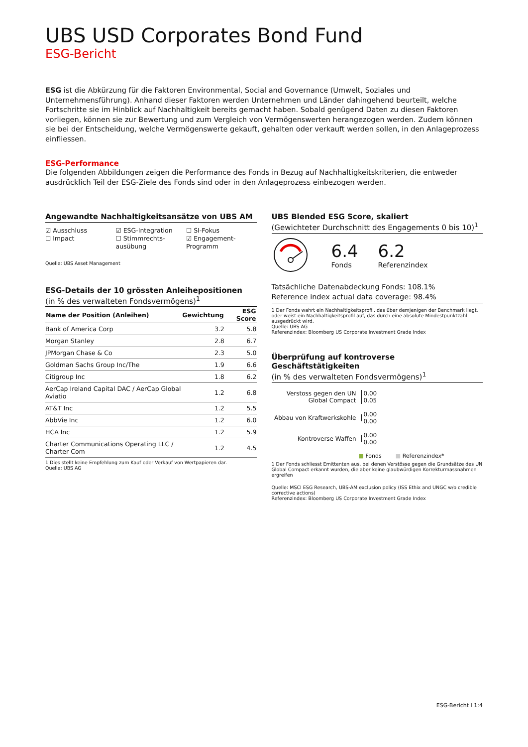UBS USD Corporates Bond Fund
ESG-Bericht
ESG ist die Abkürzung für die Faktoren Environmental, Social and Governance (Umwelt, Soziales und Unternehmensführung). Anhand dieser Faktoren werden Unternehmen und Länder dahingehend beurteilt, welche Fortschritte sie im Hinblick auf Nachhaltigkeit bereits gemacht haben. Sobald genügend Daten zu diesen Faktoren vorliegen, können sie zur Bewertung und zum Vergleich von Vermögenswerten herangezogen werden. Zudem können sie bei der Entscheidung, welche Vermögenswerte gekauft, gehalten oder verkauft werden sollen, in den Anlageprozess einfliessen.
ESG-Performance
Die folgenden Abbildungen zeigen die Performance des Fonds in Bezug auf Nachhaltigkeitskriterien, die entweder ausdrücklich Teil der ESG-Ziele des Fonds sind oder in den Anlageprozess einbezogen werden.
Angewandte Nachhaltigkeitsansätze von UBS AM
☑ Ausschluss
☐ Impact
☑ ESG-Integration
☐ Stimmrechts-ausübung
☐ SI-Fokus
☑ Engagement-Programm
Quelle: UBS Asset Management
ESG-Details der 10 grössten Anleihepositionen
(in % des verwalteten Fondsvermögens)<sup>1</sup>
| Name der Position (Anleihen) | Gewichtung | ESG Score |
| --- | --- | --- |
| Bank of America Corp | 3.2 | 5.8 |
| Morgan Stanley | 2.8 | 6.7 |
| JPMorgan Chase & Co | 2.3 | 5.0 |
| Goldman Sachs Group Inc/The | 1.9 | 6.6 |
| Citigroup Inc | 1.8 | 6.2 |
| AerCap Ireland Capital DAC / AerCap Global Aviatio | 1.2 | 6.8 |
| AT&T Inc | 1.2 | 5.5 |
| AbbVie Inc | 1.2 | 6.0 |
| HCA Inc | 1.2 | 5.9 |
| Charter Communications Operating LLC / Charter Com | 1.2 | 4.5 |
1 Dies stellt keine Empfehlung zum Kauf oder Verkauf von Wertpapieren dar.
Quelle: UBS AG
UBS Blended ESG Score, skaliert
(Gewichteter Durchschnitt des Engagements 0 bis 10)<sup>1</sup>
6.4
Fonds
6.2
Referenzindex
Tatsächliche Datenabdeckung Fonds: 108.1%
Reference index actual data coverage: 98.4%
1 Der Fonds wahrt ein Nachhaltigkeitsprofil, das über demjenigen der Benchmark liegt, oder weist ein Nachhaltigkeitsprofil auf, das durch eine absolute Mindestpunktzahl ausgedrückt wird.
Quelle: UBS AG
Referenzindex: Bloomberg US Corporate Investment Grade Index
Überprüfung auf kontroverse Geschäftstätigkeiten
(in % des verwalteten Fondsvermögens)<sup>1</sup>
Verstoss gegen den UN Global Compact
0.00
0.05
Abbau von Kraftwerkskohle
0.00
0.00
Kontroverse Waffen
0.00
0.00
■ Fonds ■ Referenzindex*
1 Der Fonds schliesst Emittenten aus, bei denen Verstösse gegen die Grundsätze des UN Global Compact erkannt wurden, die aber keine glaubwürdigen Korrekturmassnahmen ergreifen
Quelle: MSCI ESG Research, UBS-AM exclusion policy (ISS Ethix and UNGC w/o credible corrective actions)
Referenzindex: Bloomberg US Corporate Investment Grade Index
ESG-Bericht I 1:4